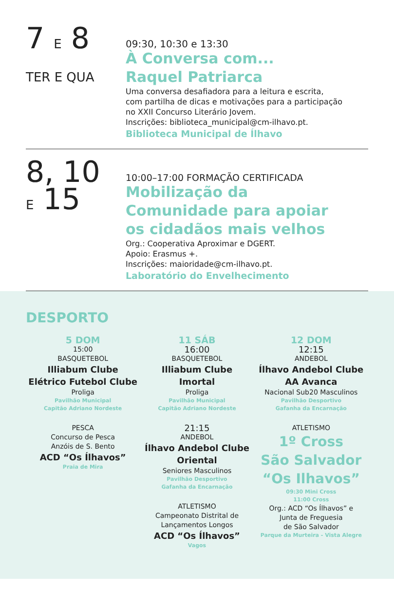7 E 8
TER E QUA
09:30, 10:30 e 13:30
À Conversa com...
Raquel Patriarca
Uma conversa desafiadora para a leitura e escrita,
com partilha de dicas e motivações para a participação
no XXII Concurso Literário Jovem.
Inscrições: biblioteca_municipal@cm-ilhavo.pt.
Biblioteca Municipal de Ílhavo
8, 10
E 15
10:00–17:00 FORMAÇÃO CERTIFICADA
Mobilização da
Comunidade para apoiar
os cidadãos mais velhos
Org.: Cooperativa Aproximar e DGERT.
Apoio: Erasmus +.
Inscrições: maioridade@cm-ilhavo.pt.
Laboratório do Envelhecimento
DESPORTO
5 DOM
15:00
BASQUETEBOL
Illiabum Clube
Elétrico Futebol Clube
Proliga
Pavilhão Municipal
Capitão Adriano Nordeste
PESCA
Concurso de Pesca
Anzóis de S. Bento
ACD “Os Ílhavos”
Praia de Mira
11 SÁB
16:00
BASQUETEBOL
Illiabum Clube
Imortal
Proliga
Pavilhão Municipal
Capitão Adriano Nordeste
21:15
ANDEBOL
Ílhavo Andebol Clube
Oriental
Seniores Masculinos
Pavilhão Desportivo
Gafanha da Encarnação
ATLETISMO
Campeonato Distrital de
Lançamentos Longos
ACD “Os Ílhavos”
Vagos
12 DOM
12:15
ANDEBOL
Ílhavo Andebol Clube
AA Avanca
Nacional Sub20 Masculinos
Pavilhão Desportivo
Gafanha da Encarnação
ATLETISMO
1º Cross
São Salvador
“Os Ilhavos”
09:30 Mini Cross
11:00 Cross
Org.: ACD “Os Ílhavos” e
Junta de Freguesia
de São Salvador
Parque da Murteira - Vista Alegre